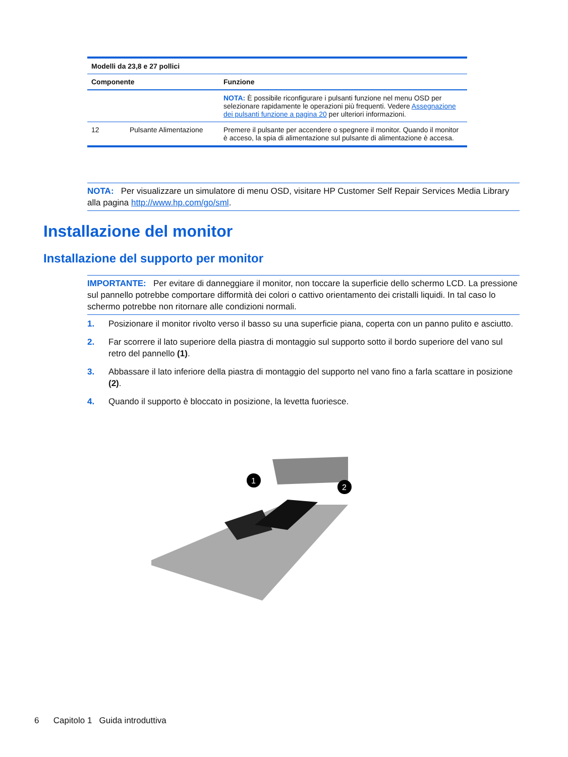| Modelli da 23,8 e 27 pollici | | |
| --- | --- | --- |
| Componente | | Funzione |
| | | NOTA: È possibile riconfigurare i pulsanti funzione nel menu OSD per selezionare rapidamente le operazioni più frequenti. Vedere Assegnazione dei pulsanti funzione a pagina 20 per ulteriori informazioni. |
| 12 | Pulsante Alimentazione | Premere il pulsante per accendere o spegnere il monitor. Quando il monitor è acceso, la spia di alimentazione sul pulsante di alimentazione è accesa. |
NOTA: Per visualizzare un simulatore di menu OSD, visitare HP Customer Self Repair Services Media Library alla pagina http://www.hp.com/go/sml.
Installazione del monitor
Installazione del supporto per monitor
IMPORTANTE: Per evitare di danneggiare il monitor, non toccare la superficie dello schermo LCD. La pressione sul pannello potrebbe comportare difformità dei colori o cattivo orientamento dei cristalli liquidi. In tal caso lo schermo potrebbe non ritornare alle condizioni normali.
1. Posizionare il monitor rivolto verso il basso su una superficie piana, coperta con un panno pulito e asciutto.
2. Far scorrere il lato superiore della piastra di montaggio sul supporto sotto il bordo superiore del vano sul retro del pannello (1).
3. Abbassare il lato inferiore della piastra di montaggio del supporto nel vano fino a farla scattare in posizione (2).
4. Quando il supporto è bloccato in posizione, la levetta fuoriesce.
1
2
6 Capitolo 1 Guida introduttiva